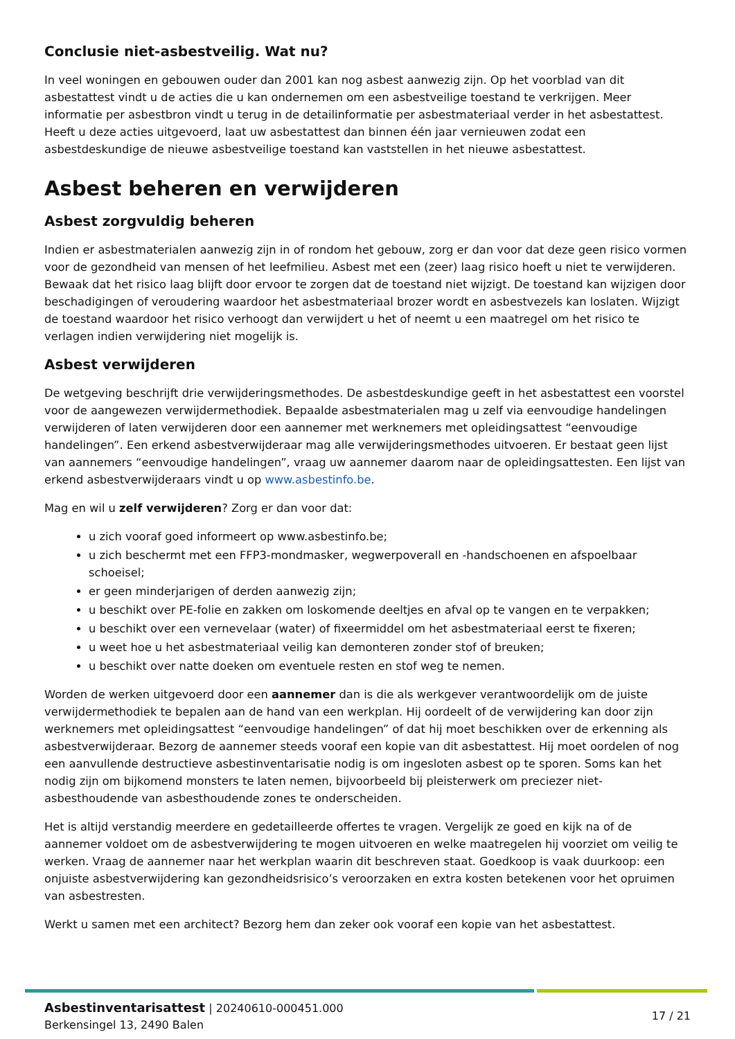Conclusie niet-asbestveilig. Wat nu?
In veel woningen en gebouwen ouder dan 2001 kan nog asbest aanwezig zijn. Op het voorblad van dit asbestattest vindt u de acties die u kan ondernemen om een asbestveilige toestand te verkrijgen. Meer informatie per asbestbron vindt u terug in de detailinformatie per asbestmateriaal verder in het asbestattest. Heeft u deze acties uitgevoerd, laat uw asbestattest dan binnen één jaar vernieuwen zodat een asbestdeskundige de nieuwe asbestveilige toestand kan vaststellen in het nieuwe asbestattest.
Asbest beheren en verwijderen
Asbest zorgvuldig beheren
Indien er asbestmaterialen aanwezig zijn in of rondom het gebouw, zorg er dan voor dat deze geen risico vormen voor de gezondheid van mensen of het leefmilieu. Asbest met een (zeer) laag risico hoeft u niet te verwijderen. Bewaak dat het risico laag blijft door ervoor te zorgen dat de toestand niet wijzigt. De toestand kan wijzigen door beschadigingen of veroudering waardoor het asbestmateriaal brozer wordt en asbestvezels kan loslaten. Wijzigt de toestand waardoor het risico verhoogt dan verwijdert u het of neemt u een maatregel om het risico te verlagen indien verwijdering niet mogelijk is.
Asbest verwijderen
De wetgeving beschrijft drie verwijderingsmethodes. De asbestdeskundige geeft in het asbestattest een voorstel voor de aangewezen verwijdermethodiek. Bepaalde asbestmaterialen mag u zelf via eenvoudige handelingen verwijderen of laten verwijderen door een aannemer met werknemers met opleidingsattest “eenvoudige handelingen”. Een erkend asbestverwijderaar mag alle verwijderingsmethodes uitvoeren. Er bestaat geen lijst van aannemers “eenvoudige handelingen”, vraag uw aannemer daarom naar de opleidingsattesten. Een lijst van erkend asbestverwijderaars vindt u op www.asbestinfo.be.
Mag en wil u zelf verwijderen? Zorg er dan voor dat:
u zich vooraf goed informeert op www.asbestinfo.be;
u zich beschermt met een FFP3-mondmasker, wegwerpoverall en -handschoenen en afspoelbaar schoeisel;
er geen minderjarigen of derden aanwezig zijn;
u beschikt over PE-folie en zakken om loskomende deeltjes en afval op te vangen en te verpakken;
u beschikt over een vernevelaar (water) of fixeermiddel om het asbestmateriaal eerst te fixeren;
u weet hoe u het asbestmateriaal veilig kan demonteren zonder stof of breuken;
u beschikt over natte doeken om eventuele resten en stof weg te nemen.
Worden de werken uitgevoerd door een aannemer dan is die als werkgever verantwoordelijk om de juiste verwijdermethodiek te bepalen aan de hand van een werkplan. Hij oordeelt of de verwijdering kan door zijn werknemers met opleidingsattest “eenvoudige handelingen” of dat hij moet beschikken over de erkenning als asbestverwijderaar. Bezorg de aannemer steeds vooraf een kopie van dit asbestattest. Hij moet oordelen of nog een aanvullende destructieve asbestinventarisatie nodig is om ingesloten asbest op te sporen. Soms kan het nodig zijn om bijkomend monsters te laten nemen, bijvoorbeeld bij pleisterwerk om preciezer niet-asbesthoudende van asbesthoudende zones te onderscheiden.
Het is altijd verstandig meerdere en gedetailleerde offertes te vragen. Vergelijk ze goed en kijk na of de aannemer voldoet om de asbestverwijdering te mogen uitvoeren en welke maatregelen hij voorziet om veilig te werken. Vraag de aannemer naar het werkplan waarin dit beschreven staat. Goedkoop is vaak duurkoop: een onjuiste asbestverwijdering kan gezondheidsrisico’s veroorzaken en extra kosten betekenen voor het opruimen van asbestresten.
Werkt u samen met een architect? Bezorg hem dan zeker ook vooraf een kopie van het asbestattest.
Asbestinventarisattest | 20240610-000451.000
Berkensingel 13, 2490 Balen
17 / 21